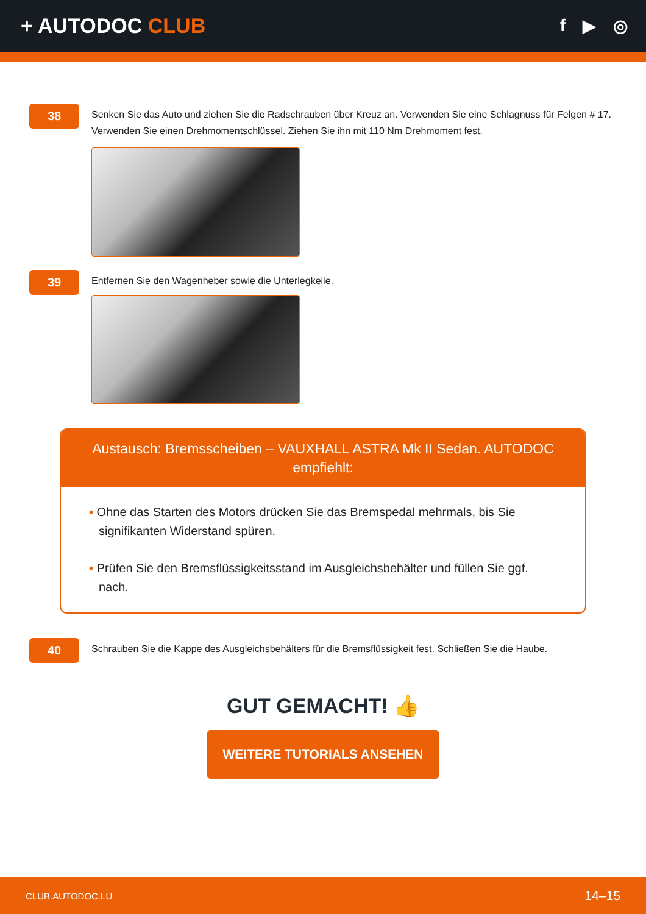+ AUTODOC CLUB
f ▶ ◎
38
Senken Sie das Auto und ziehen Sie die Radschrauben über Kreuz an. Verwenden Sie eine Schlagnuss für Felgen # 17. Verwenden Sie einen Drehmomentschlüssel. Ziehen Sie ihn mit 110 Nm Drehmoment fest.
39
Entfernen Sie den Wagenheber sowie die Unterlegkeile.
Austausch: Bremsscheiben – VAUXHALL ASTRA Mk II Sedan. AUTODOC empfiehlt:
• Ohne das Starten des Motors drücken Sie das Bremspedal mehrmals, bis Sie signifikanten Widerstand spüren.
• Prüfen Sie den Bremsflüssigkeitsstand im Ausgleichsbehälter und füllen Sie ggf. nach.
40
Schrauben Sie die Kappe des Ausgleichsbehälters für die Bremsflüssigkeit fest. Schließen Sie die Haube.
GUT GEMACHT! 👍
WEITERE TUTORIALS ANSEHEN
CLUB.AUTODOC.LU 14–15